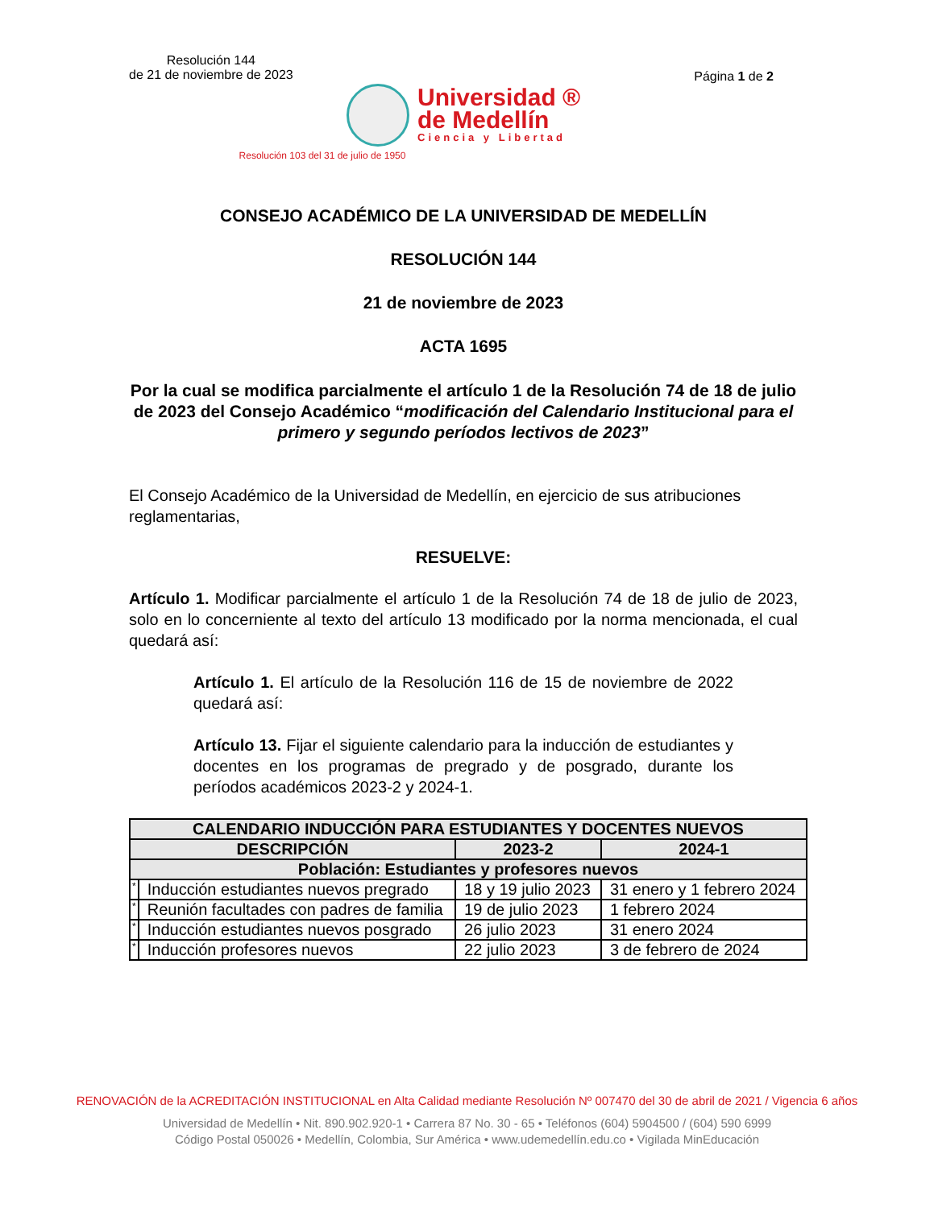Resolución 144
de 21 de noviembre de 2023
Página 1 de 2
Universidad ®
de Medellín
Ciencia y Libertad
Resolución 103 del 31 de julio de 1950
CONSEJO ACADÉMICO DE LA UNIVERSIDAD DE MEDELLÍN
RESOLUCIÓN 144
21 de noviembre de 2023
ACTA 1695
Por la cual se modifica parcialmente el artículo 1 de la Resolución 74 de 18 de julio de 2023 del Consejo Académico “modificación del Calendario Institucional para el primero y segundo períodos lectivos de 2023”
El Consejo Académico de la Universidad de Medellín, en ejercicio de sus atribuciones reglamentarias,
RESUELVE:
Artículo 1. Modificar parcialmente el artículo 1 de la Resolución 74 de 18 de julio de 2023, solo en lo concerniente al texto del artículo 13 modificado por la norma mencionada, el cual quedará así:
Artículo 1. El artículo de la Resolución 116 de 15 de noviembre de 2022 quedará así:
Artículo 13. Fijar el siguiente calendario para la inducción de estudiantes y docentes en los programas de pregrado y de posgrado, durante los períodos académicos 2023-2 y 2024-1.
| CALENDARIO INDUCCIÓN PARA ESTUDIANTES Y DOCENTES NUEVOS | | | |
| --- | --- | --- | --- |
| DESCRIPCIÓN | | 2023-2 | 2024-1 |
| Población: Estudiantes y profesores nuevos | | | |
| * | Inducción estudiantes nuevos pregrado | 18 y 19 julio 2023 | 31 enero y 1 febrero 2024 |
| * | Reunión facultades con padres de familia | 19 de julio 2023 | 1 febrero 2024 |
| * | Inducción estudiantes nuevos posgrado | 26 julio 2023 | 31 enero 2024 |
| * | Inducción profesores nuevos | 22 julio 2023 | 3 de febrero de 2024 |
RENOVACIÓN de la ACREDITACIÓN INSTITUCIONAL en Alta Calidad mediante Resolución Nº 007470 del 30 de abril de 2021 / Vigencia 6 años
Universidad de Medellín • Nit. 890.902.920-1 • Carrera 87 No. 30 - 65 • Teléfonos (604) 5904500 / (604) 590 6999
Código Postal 050026 • Medellín, Colombia, Sur América • www.udemedellín.edu.co • Vigilada MinEducación